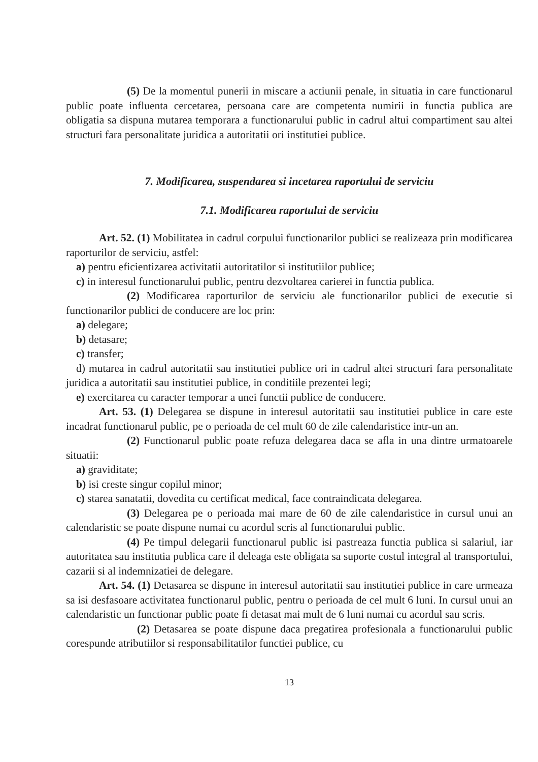(5) De la momentul punerii in miscare a actiunii penale, in situatia in care functionarul public poate influenta cercetarea, persoana care are competenta numirii in functia publica are obligatia sa dispuna mutarea temporara a functionarului public in cadrul altui compartiment sau altei structuri fara personalitate juridica a autoritatii ori institutiei publice.
7. Modificarea, suspendarea si incetarea raportului de serviciu
7.1. Modificarea raportului de serviciu
Art. 52. (1) Mobilitatea in cadrul corpului functionarilor publici se realizeaza prin modificarea raporturilor de serviciu, astfel:
a) pentru eficientizarea activitatii autoritatilor si institutiilor publice;
c) in interesul functionarului public, pentru dezvoltarea carierei in functia publica.
(2) Modificarea raporturilor de serviciu ale functionarilor publici de executie si functionarilor publici de conducere are loc prin:
a) delegare;
b) detasare;
c) transfer;
d) mutarea in cadrul autoritatii sau institutiei publice ori in cadrul altei structuri fara personalitate juridica a autoritatii sau institutiei publice, in conditiile prezentei legi;
e) exercitarea cu caracter temporar a unei functii publice de conducere.
Art. 53. (1) Delegarea se dispune in interesul autoritatii sau institutiei publice in care este incadrat functionarul public, pe o perioada de cel mult 60 de zile calendaristice intr-un an.
(2) Functionarul public poate refuza delegarea daca se afla in una dintre urmatoarele situatii:
a) graviditate;
b) isi creste singur copilul minor;
c) starea sanatatii, dovedita cu certificat medical, face contraindicata delegarea.
(3) Delegarea pe o perioada mai mare de 60 de zile calendaristice in cursul unui an calendaristic se poate dispune numai cu acordul scris al functionarului public.
(4) Pe timpul delegarii functionarul public isi pastreaza functia publica si salariul, iar autoritatea sau institutia publica care il deleaga este obligata sa suporte costul integral al transportului, cazarii si al indemnizatiei de delegare.
Art. 54. (1) Detasarea se dispune in interesul autoritatii sau institutiei publice in care urmeaza sa isi desfasoare activitatea functionarul public, pentru o perioada de cel mult 6 luni. In cursul unui an calendaristic un functionar public poate fi detasat mai mult de 6 luni numai cu acordul sau scris.
(2) Detasarea se poate dispune daca pregatirea profesionala a functionarului public corespunde atributiilor si responsabilitatilor functiei publice, cu
13